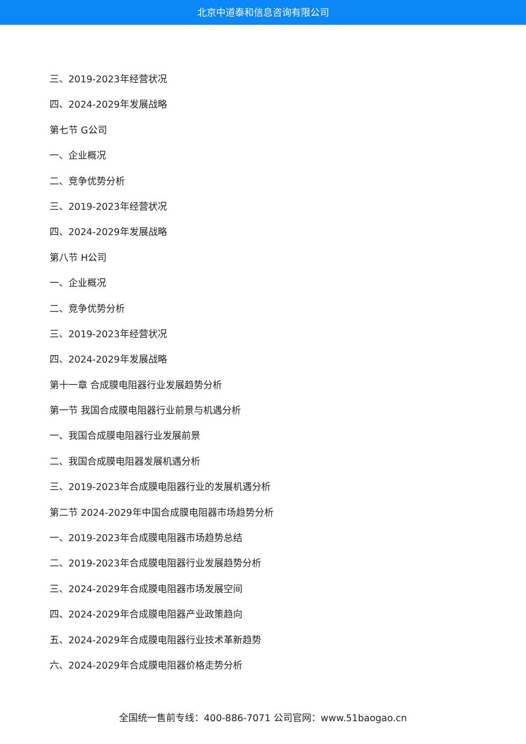北京中道泰和信息咨询有限公司
三、2019-2023年经营状况
四、2024-2029年发展战略
第七节 G公司
一、企业概况
二、竞争优势分析
三、2019-2023年经营状况
四、2024-2029年发展战略
第八节 H公司
一、企业概况
二、竞争优势分析
三、2019-2023年经营状况
四、2024-2029年发展战略
第十一章 合成膜电阻器行业发展趋势分析
第一节 我国合成膜电阻器行业前景与机遇分析
一、我国合成膜电阻器行业发展前景
二、我国合成膜电阻器发展机遇分析
三、2019-2023年合成膜电阻器行业的发展机遇分析
第二节 2024-2029年中国合成膜电阻器市场趋势分析
一、2019-2023年合成膜电阻器市场趋势总结
二、2019-2023年合成膜电阻器行业发展趋势分析
三、2024-2029年合成膜电阻器市场发展空间
四、2024-2029年合成膜电阻器产业政策趋向
五、2024-2029年合成膜电阻器行业技术革新趋势
六、2024-2029年合成膜电阻器价格走势分析
全国统一售前专线：400-886-7071 公司官网：www.51baogao.cn